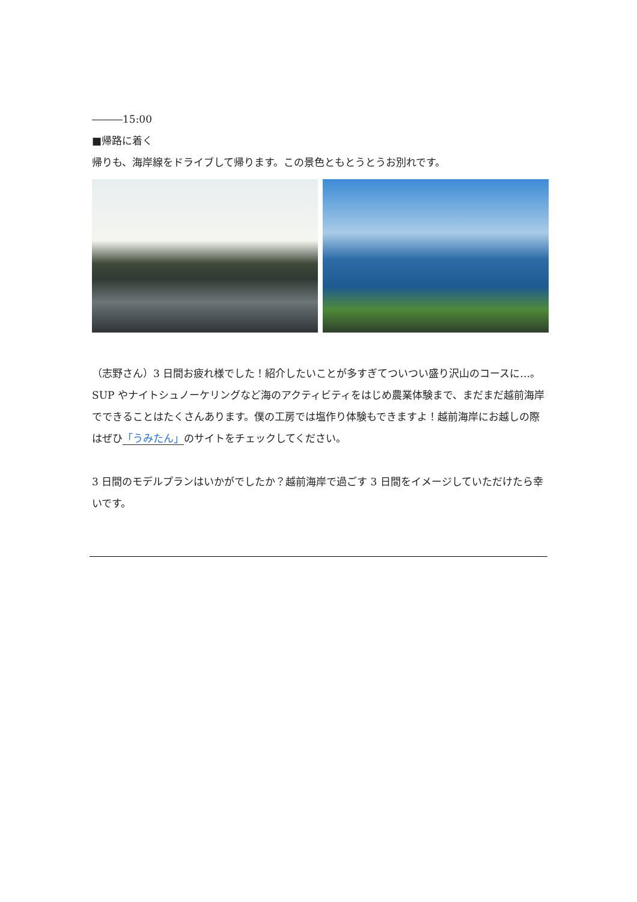―――15:00
■帰路に着く
帰りも、海岸線をドライブして帰ります。この景色ともとうとうお別れです。
（志野さん）3 日間お疲れ様でした！紹介したいことが多すぎてついつい盛り沢山のコースに…。SUP やナイトシュノーケリングなど海のアクティビティをはじめ農業体験まで、まだまだ越前海岸でできることはたくさんあります。僕の工房では塩作り体験もできますよ！越前海岸にお越しの際はぜひ「うみたん」のサイトをチェックしてください。
3 日間のモデルプランはいかがでしたか？越前海岸で過ごす 3 日間をイメージしていただけたら幸いです。